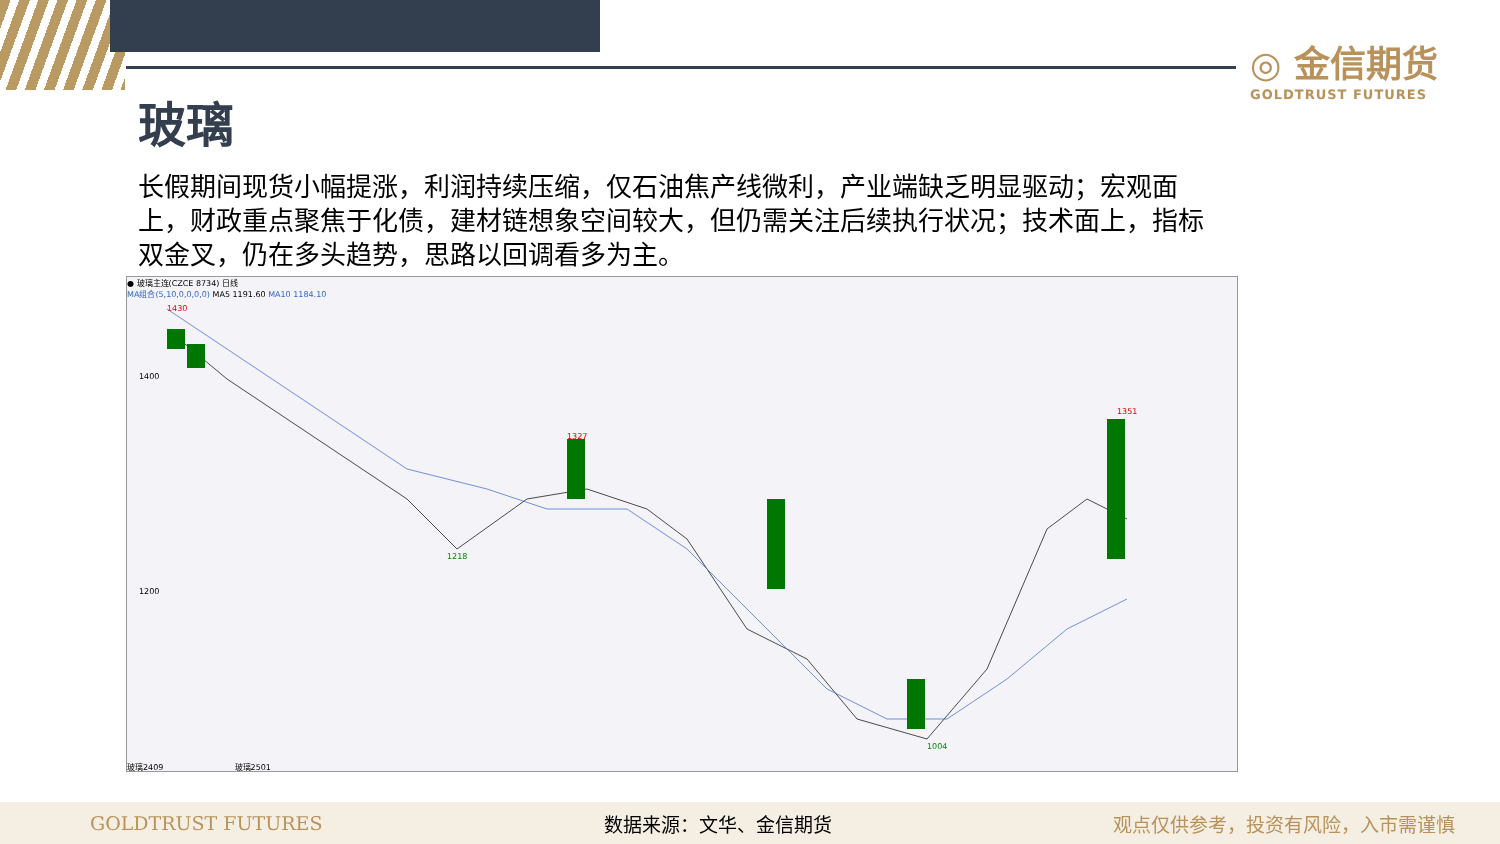◎ 金信期货
GOLDTRUST FUTURES
玻璃
长假期间现货小幅提涨，利润持续压缩，仅石油焦产线微利，产业端缺乏明显驱动；宏观面上，财政重点聚焦于化债，建材链想象空间较大，但仍需关注后续执行状况；技术面上，指标双金叉，仍在多头趋势，思路以回调看多为主。
● 玻璃主连(CZCE 8734) 日线
MA组合(5,10,0,0,0,0) MA5 1191.60 MA10 1184.10
1430
1400
1200
1327
1351
1218
1004
玻璃2409 玻璃2501
GOLDTRUST FUTURES 数据来源：文华、金信期货 观点仅供参考，投资有风险，入市需谨慎